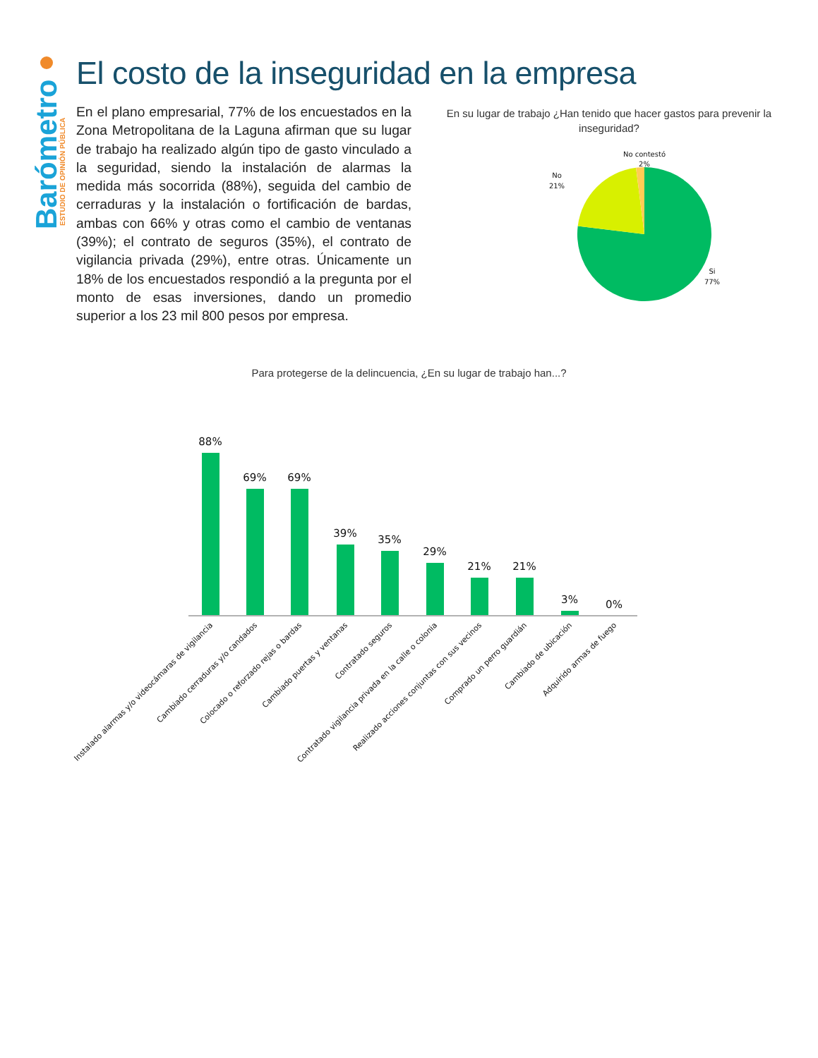Barómetro
ESTUDIO DE OPINIÓN PÚBLICA
El costo de la inseguridad en la empresa
En el plano empresarial, 77% de los encuestados en la Zona Metropolitana de la Laguna afirman que su lugar de trabajo ha realizado algún tipo de gasto vinculado a la seguridad, siendo la instalación de alarmas la medida más socorrida (88%), seguida del cambio de cerraduras y la instalación o fortificación de bardas, ambas con 66% y otras como el cambio de ventanas (39%); el contrato de seguros (35%), el contrato de vigilancia privada (29%), entre otras. Únicamente un 18% de los encuestados respondió a la pregunta por el monto de esas inversiones, dando un promedio superior a los 23 mil 800 pesos por empresa.
En su lugar de trabajo ¿Han tenido que hacer gastos para prevenir la inseguridad?
No contestó
2%
No
21%
Si
77%
Para protegerse de la delincuencia, ¿En su lugar de trabajo han...?
88%
69%
69%
39%
35%
29%
21%
21%
3%
0%
Instalado alarmas y/o videocámaras de vigilancia
Cambiado cerraduras y/o candados
Colocado o reforzado rejas o bardas
Cambiado puertas y ventanas
Contratado seguros
Contratado vigilancia privada en la calle o colonia
Realizado acciones conjuntas con sus vecinos
Comprado un perro guardián
Cambiado de ubicación
Adquirido armas de fuego